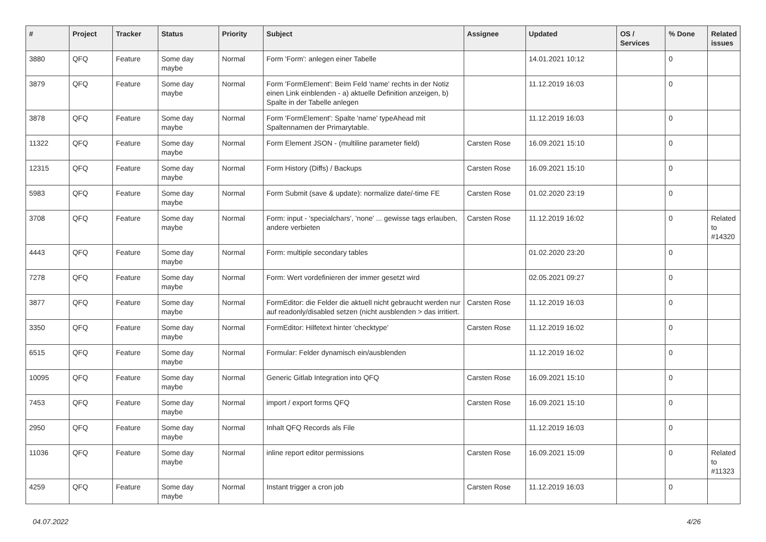| # | Project | Tracker | Status | Priority | Subject | Assignee | Updated | OS / Services | % Done | Related issues |
| --- | --- | --- | --- | --- | --- | --- | --- | --- | --- | --- |
| 3880 | QFQ | Feature | Some day maybe | Normal | Form 'Form': anlegen einer Tabelle | | 14.01.2021 10:12 | | 0 | |
| 3879 | QFQ | Feature | Some day maybe | Normal | Form 'FormElement': Beim Feld 'name' rechts in der Notiz einen Link einblenden - a) aktuelle Definition anzeigen, b) Spalte in der Tabelle anlegen | | 11.12.2019 16:03 | | 0 | |
| 3878 | QFQ | Feature | Some day maybe | Normal | Form 'FormElement': Spalte 'name' typeAhead mit Spaltennamen der Primarytable. | | 11.12.2019 16:03 | | 0 | |
| 11322 | QFQ | Feature | Some day maybe | Normal | Form Element JSON - (multiline parameter field) | Carsten Rose | 16.09.2021 15:10 | | 0 | |
| 12315 | QFQ | Feature | Some day maybe | Normal | Form History (Diffs) / Backups | Carsten Rose | 16.09.2021 15:10 | | 0 | |
| 5983 | QFQ | Feature | Some day maybe | Normal | Form Submit (save & update): normalize date/-time FE | Carsten Rose | 01.02.2020 23:19 | | 0 | |
| 3708 | QFQ | Feature | Some day maybe | Normal | Form: input - 'specialchars', 'none' ... gewisse tags erlauben, andere verbieten | Carsten Rose | 11.12.2019 16:02 | | 0 | Related to #14320 |
| 4443 | QFQ | Feature | Some day maybe | Normal | Form: multiple secondary tables | | 01.02.2020 23:20 | | 0 | |
| 7278 | QFQ | Feature | Some day maybe | Normal | Form: Wert vordefinieren der immer gesetzt wird | | 02.05.2021 09:27 | | 0 | |
| 3877 | QFQ | Feature | Some day maybe | Normal | FormEditor: die Felder die aktuell nicht gebraucht werden nur auf readonly/disabled setzen (nicht ausblenden > das irritiert. | Carsten Rose | 11.12.2019 16:03 | | 0 | |
| 3350 | QFQ | Feature | Some day maybe | Normal | FormEditor: Hilfetext hinter 'checktype' | Carsten Rose | 11.12.2019 16:02 | | 0 | |
| 6515 | QFQ | Feature | Some day maybe | Normal | Formular: Felder dynamisch ein/ausblenden | | 11.12.2019 16:02 | | 0 | |
| 10095 | QFQ | Feature | Some day maybe | Normal | Generic Gitlab Integration into QFQ | Carsten Rose | 16.09.2021 15:10 | | 0 | |
| 7453 | QFQ | Feature | Some day maybe | Normal | import / export forms QFQ | Carsten Rose | 16.09.2021 15:10 | | 0 | |
| 2950 | QFQ | Feature | Some day maybe | Normal | Inhalt QFQ Records als File | | 11.12.2019 16:03 | | 0 | |
| 11036 | QFQ | Feature | Some day maybe | Normal | inline report editor permissions | Carsten Rose | 16.09.2021 15:09 | | 0 | Related to #11323 |
| 4259 | QFQ | Feature | Some day maybe | Normal | Instant trigger a cron job | Carsten Rose | 11.12.2019 16:03 | | 0 | |
04.07.2022 4/26